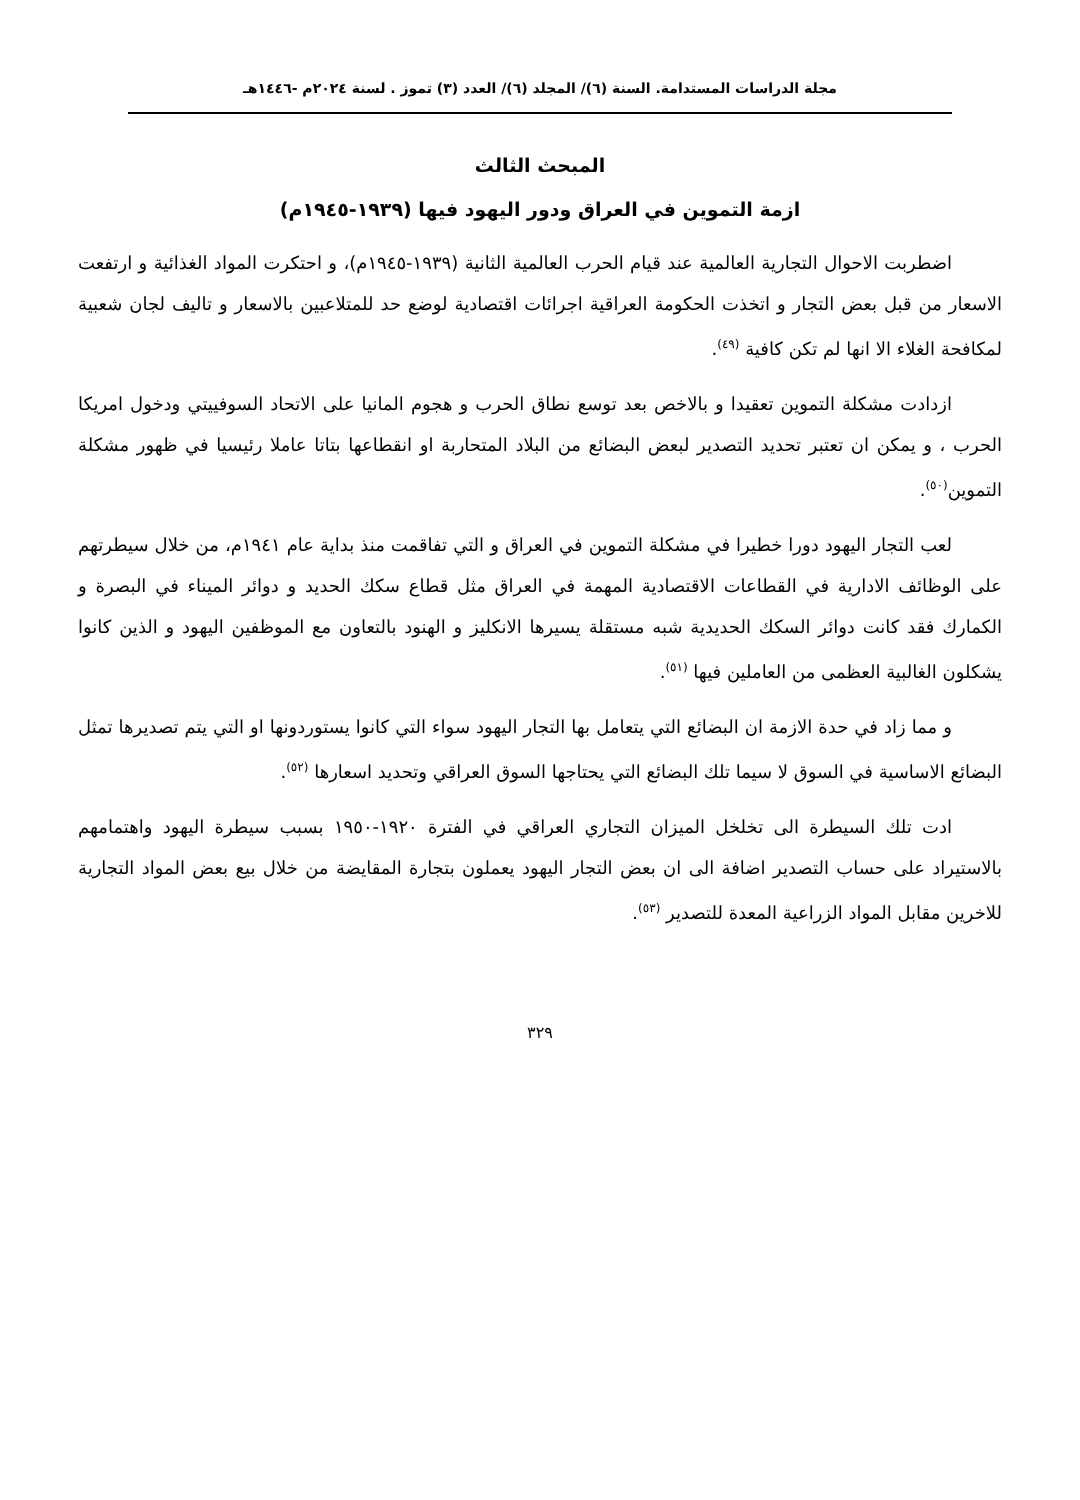مجلة الدراسات المستدامة. السنة (٦)/ المجلد (٦)/ العدد (٣) تموز . لسنة ٢٠٢٤م -١٤٤٦هـ
المبحث الثالث
ازمة التموين في العراق ودور اليهود فيها (١٩٣٩-١٩٤٥م)
اضطربت الاحوال التجارية العالمية عند قيام الحرب العالمية الثانية (١٩٣٩-١٩٤٥م)، و احتكرت المواد الغذائية و ارتفعت الاسعار من قبل بعض التجار و اتخذت الحكومة العراقية اجرائات اقتصادية لوضع حد للمتلاعبين بالاسعار و تاليف لجان شعبية لمكافحة الغلاء الا انها لم تكن كافية <sup>(٤٩)</sup>.
ازدادت مشكلة التموين تعقيدا و بالاخص بعد توسع نطاق الحرب و هجوم المانيا على الاتحاد السوفييتي ودخول امريكا الحرب ، و يمكن ان تعتبر تحديد التصدير لبعض البضائع من البلاد المتحاربة او انقطاعها بتاتا عاملا رئيسيا في ظهور مشكلة التموين<sup>(٥٠)</sup>.
لعب التجار اليهود دورا خطيرا في مشكلة التموين في العراق و التي تفاقمت منذ بداية عام ١٩٤١م، من خلال سيطرتهم على الوظائف الادارية في القطاعات الاقتصادية المهمة في العراق مثل قطاع سكك الحديد و دوائر الميناء في البصرة و الكمارك فقد كانت دوائر السكك الحديدية شبه مستقلة يسيرها الانكليز و الهنود بالتعاون مع الموظفين اليهود و الذين كانوا يشكلون الغالبية العظمى من العاملين فيها <sup>(٥١)</sup>.
و مما زاد في حدة الازمة ان البضائع التي يتعامل بها التجار اليهود سواء التي كانوا يستوردونها او التي يتم تصديرها تمثل البضائع الاساسية في السوق لا سيما تلك البضائع التي يحتاجها السوق العراقي وتحديد اسعارها <sup>(٥٢)</sup>.
ادت تلك السيطرة الى تخلخل الميزان التجاري العراقي في الفترة ١٩٢٠-١٩٥٠ بسبب سيطرة اليهود واهتمامهم بالاستيراد على حساب التصدير اضافة الى ان بعض التجار اليهود يعملون بتجارة المقايضة من خلال بيع بعض المواد التجارية للاخرين مقابل المواد الزراعية المعدة للتصدير <sup>(٥٣)</sup>.
٣٢٩